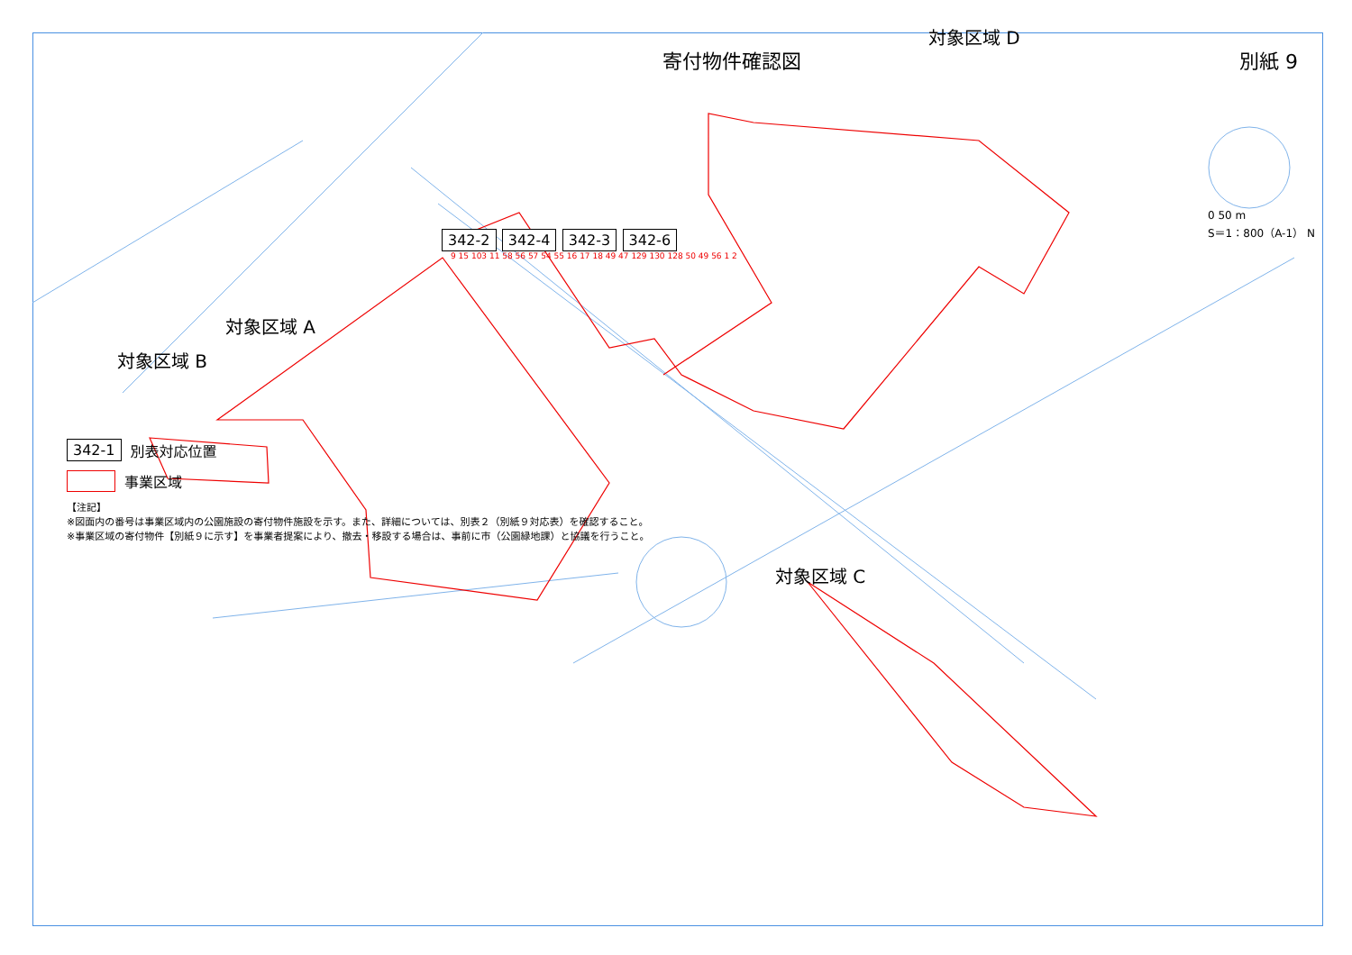寄付物件確認図 別紙 9
0 50 m
S＝1：800（A-1） N
対象区域 A
対象区域 D
対象区域 B
対象区域 C
342-2 342-4 342-3 342-6
9 15 103 11 58 56 57 54 55 16 17 18 49 47 129 130 128 50 49 56 1 2
342-1 別表対応位置
事業区域
【注記】
※図面内の番号は事業区域内の公園施設の寄付物件施設を示す。また、詳細については、別表２（別紙９対応表）を確認すること。
※事業区域の寄付物件【別紙９に示す】を事業者提案により、撤去・移設する場合は、事前に市（公園緑地課）と協議を行うこと。